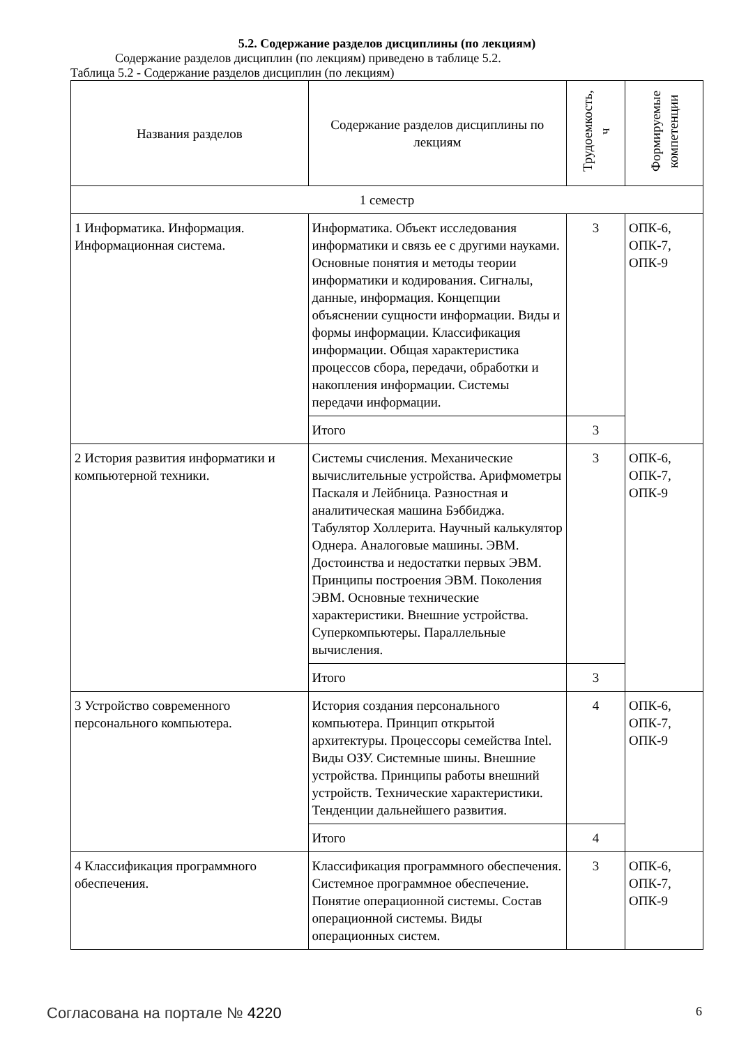5.2. Содержание разделов дисциплины (по лекциям)
Содержание разделов дисциплин (по лекциям) приведено в таблице 5.2.
Таблица 5.2 - Содержание разделов дисциплин (по лекциям)
| Названия разделов | Содержание разделов дисциплины по лекциям | Трудоемкость, ч | Формируемые компетенции |
| --- | --- | --- | --- |
| 1 семестр | | | |
| 1 Информатика. Информация. Информационная система. | Информатика. Объект исследования информатики и связь ее с другими науками. Основные понятия и методы теории информатики и кодирования. Сигналы, данные, информация. Концепции объяснении сущности информации. Виды и формы информации. Классификация информации. Общая характеристика процессов сбора, передачи, обработки и накопления информации. Системы передачи информации. | 3 | ОПК-6, ОПК-7, ОПК-9 |
| | Итого | 3 | |
| 2 История развития информатики и компьютерной техники. | Системы счисления. Механические вычислительные устройства. Арифмометры Паскаля и Лейбница. Разностная и аналитическая машина Бэббиджа. Табулятор Холлерита. Научный калькулятор Однера. Аналоговые машины. ЭВМ. Достоинства и недостатки первых ЭВМ. Принципы построения ЭВМ. Поколения ЭВМ. Основные технические характеристики. Внешние устройства. Суперкомпьютеры. Параллельные вычисления. | 3 | ОПК-6, ОПК-7, ОПК-9 |
| | Итого | 3 | |
| 3 Устройство современного персонального компьютера. | История создания персонального компьютера. Принцип открытой архитектуры. Процессоры семейства Intel. Виды ОЗУ. Системные шины. Внешние устройства. Принципы работы внешний устройств. Технические характеристики. Тенденции дальнейшего развития. | 4 | ОПК-6, ОПК-7, ОПК-9 |
| | Итого | 4 | |
| 4 Классификация программного обеспечения. | Классификация программного обеспечения. Системное программное обеспечение. Понятие операционной системы. Состав операционной системы. Виды операционных систем. | 3 | ОПК-6, ОПК-7, ОПК-9 |
Согласована на портале № 4220 6